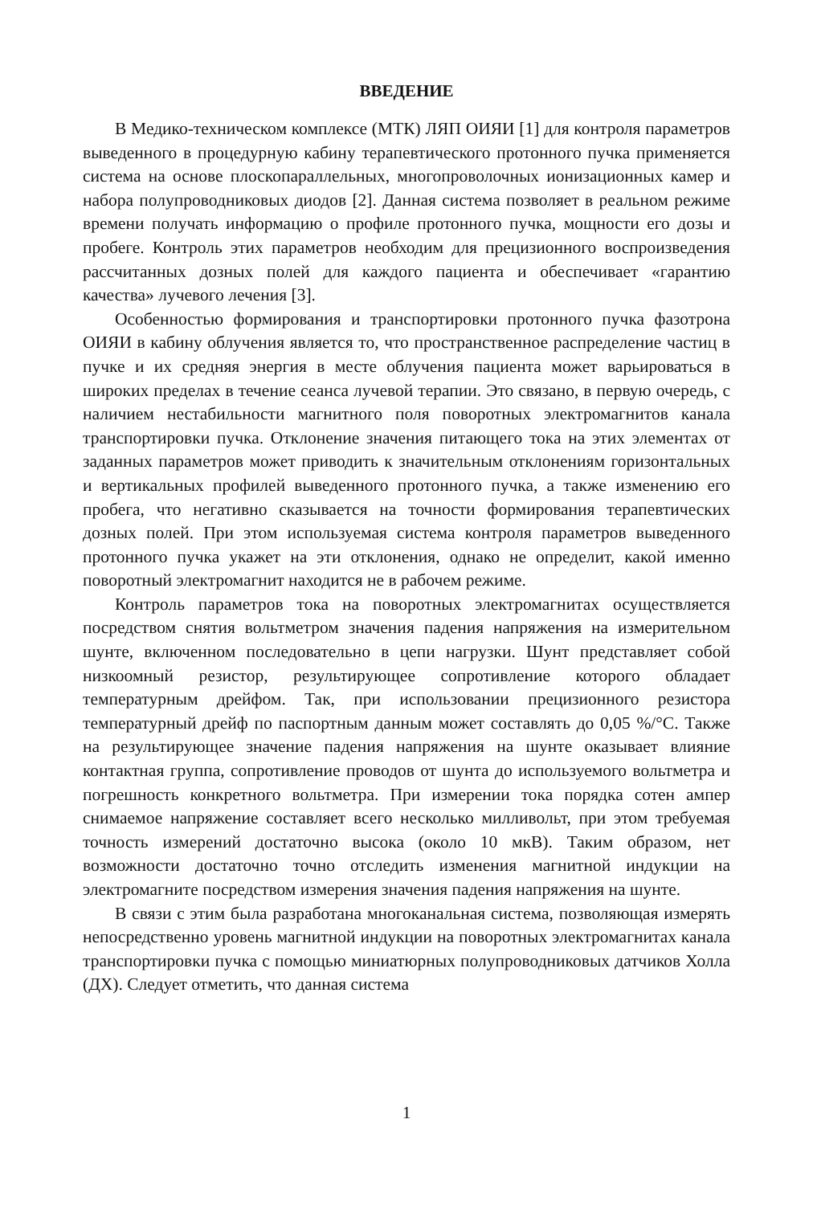ВВЕДЕНИЕ
В Медико-техническом комплексе (МТК) ЛЯП ОИЯИ [1] для контроля параметров выведенного в процедурную кабину терапевтического протонного пучка применяется система на основе плоскопараллельных, многопроволочных ионизационных камер и набора полупроводниковых диодов [2]. Данная система позволяет в реальном режиме времени получать информацию о профиле протонного пучка, мощности его дозы и пробеге. Контроль этих параметров необходим для прецизионного воспроизведения рассчитанных дозных полей для каждого пациента и обеспечивает «гарантию качества» лучевого лечения [3].
Особенностью формирования и транспортировки протонного пучка фазотрона ОИЯИ в кабину облучения является то, что пространственное распределение частиц в пучке и их средняя энергия в месте облучения пациента может варьироваться в широких пределах в течение сеанса лучевой терапии. Это связано, в первую очередь, с наличием нестабильности магнитного поля поворотных электромагнитов канала транспортировки пучка. Отклонение значения питающего тока на этих элементах от заданных параметров может приводить к значительным отклонениям горизонтальных и вертикальных профилей выведенного протонного пучка, а также изменению его пробега, что негативно сказывается на точности формирования терапевтических дозных полей. При этом используемая система контроля параметров выведенного протонного пучка укажет на эти отклонения, однако не определит, какой именно поворотный электромагнит находится не в рабочем режиме.
Контроль параметров тока на поворотных электромагнитах осуществляется посредством снятия вольтметром значения падения напряжения на измерительном шунте, включенном последовательно в цепи нагрузки. Шунт представляет собой низкоомный резистор, результирующее сопротивление которого обладает температурным дрейфом. Так, при использовании прецизионного резистора температурный дрейф по паспортным данным может составлять до 0,05 %/°C. Также на результирующее значение падения напряжения на шунте оказывает влияние контактная группа, сопротивление проводов от шунта до используемого вольтметра и погрешность конкретного вольтметра. При измерении тока порядка сотен ампер снимаемое напряжение составляет всего несколько милливольт, при этом требуемая точность измерений достаточно высока (около 10 мкВ). Таким образом, нет возможности достаточно точно отследить изменения магнитной индукции на электромагните посредством измерения значения падения напряжения на шунте.
В связи с этим была разработана многоканальная система, позволяющая измерять непосредственно уровень магнитной индукции на поворотных электромагнитах канала транспортировки пучка с помощью миниатюрных полупроводниковых датчиков Холла (ДХ). Следует отметить, что данная система
1